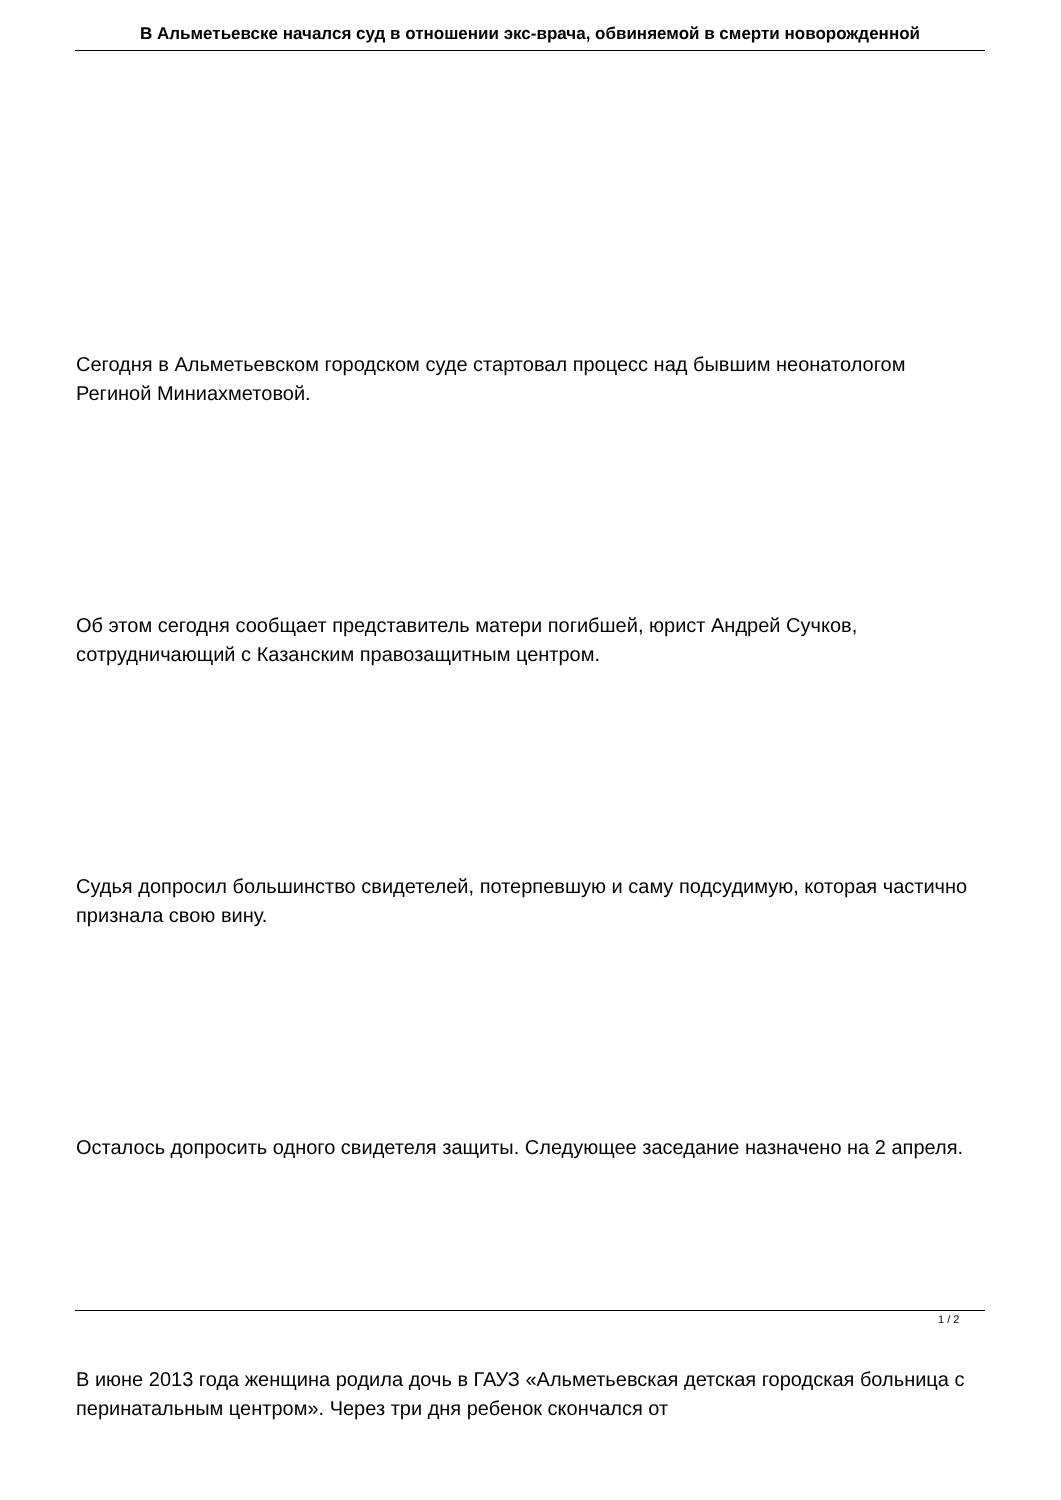В Альметьевске начался суд в отношении экс-врача, обвиняемой в смерти новорожденной
Сегодня в Альметьевском городском суде стартовал процесс над бывшим неонатологом Региной Миниахметовой.
Об этом сегодня сообщает представитель матери погибшей, юрист Андрей Сучков, сотрудничающий с Казанским правозащитным центром.
Судья допросил большинство свидетелей, потерпевшую и саму подсудимую, которая частично признала свою вину.
Осталось допросить одного свидетеля защиты. Следующее заседание назначено на 2 апреля.
В июне 2013 года женщина родила дочь в ГАУЗ «Альметьевская детская городская больница с перинатальным центром». Через три дня ребенок скончался от
1 / 2